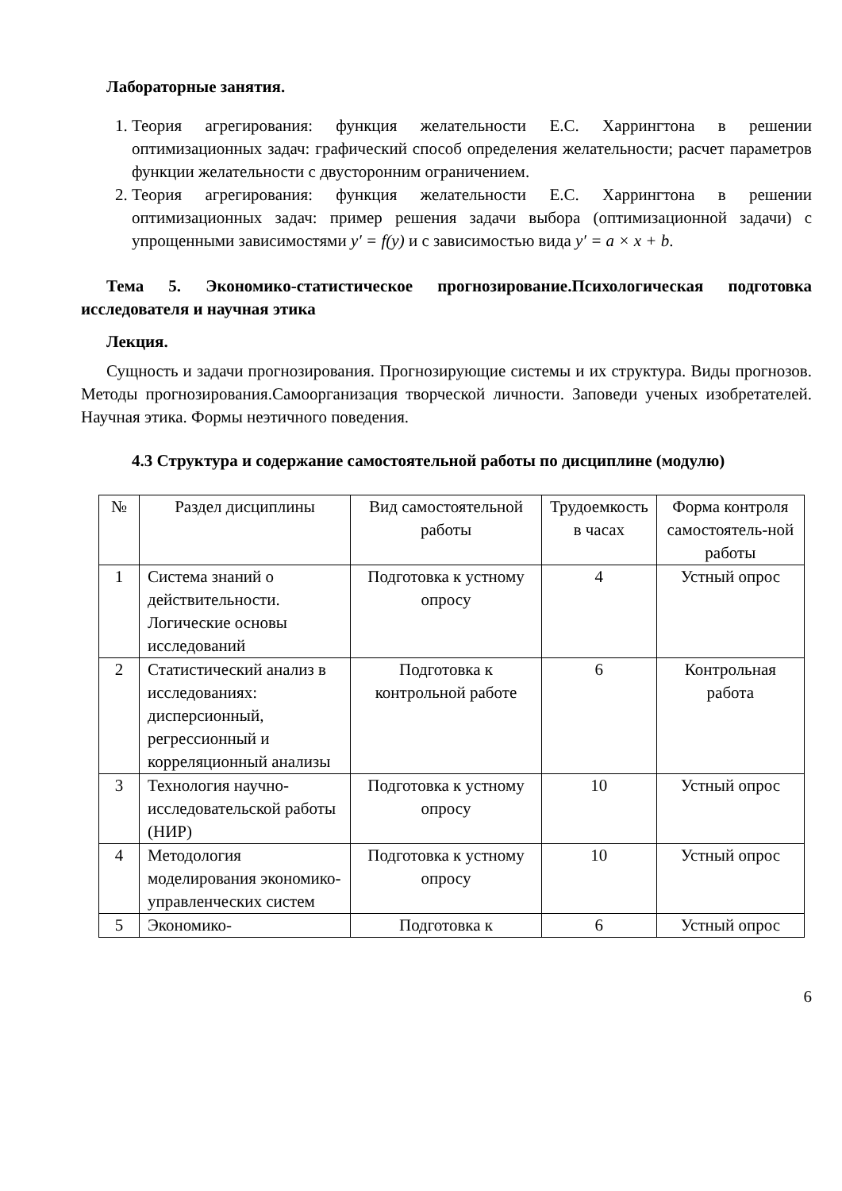Лабораторные занятия.
1. Теория агрегирования: функция желательности Е.С. Харрингтона в решении оптимизационных задач: графический способ определения желательности; расчет параметров функции желательности с двусторонним ограничением.
2. Теория агрегирования: функция желательности Е.С. Харрингтона в решении оптимизационных задач: пример решения задачи выбора (оптимизационной задачи) с упрощенными зависимостями y′ = f(y) и с зависимостью вида y′ = a × x + b.
Тема 5. Экономико-статистическое прогнозирование.Психологическая подготовка исследователя и научная этика
Лекция.
Сущность и задачи прогнозирования. Прогнозирующие системы и их структура. Виды прогнозов. Методы прогнозирования.Самоорганизация творческой личности. Заповеди ученых изобретателей. Научная этика. Формы неэтичного поведения.
4.3 Структура и содержание самостоятельной работы по дисциплине (модулю)
| № | Раздел дисциплины | Вид самостоятельной работы | Трудоемкость в часах | Форма контроля самостоятель-ной работы |
| 1 | Система знаний о действительности. Логические основы исследований | Подготовка к устному опросу | 4 | Устный опрос |
| 2 | Статистический анализ в исследованиях: дисперсионный, регрессионный и корреляционный анализы | Подготовка к контрольной работе | 6 | Контрольная работа |
| 3 | Технология научно-исследовательской работы (НИР) | Подготовка к устному опросу | 10 | Устный опрос |
| 4 | Методология моделирования экономико-управленческих систем | Подготовка к устному опросу | 10 | Устный опрос |
| 5 | Экономико- | Подготовка к | 6 | Устный опрос |
6